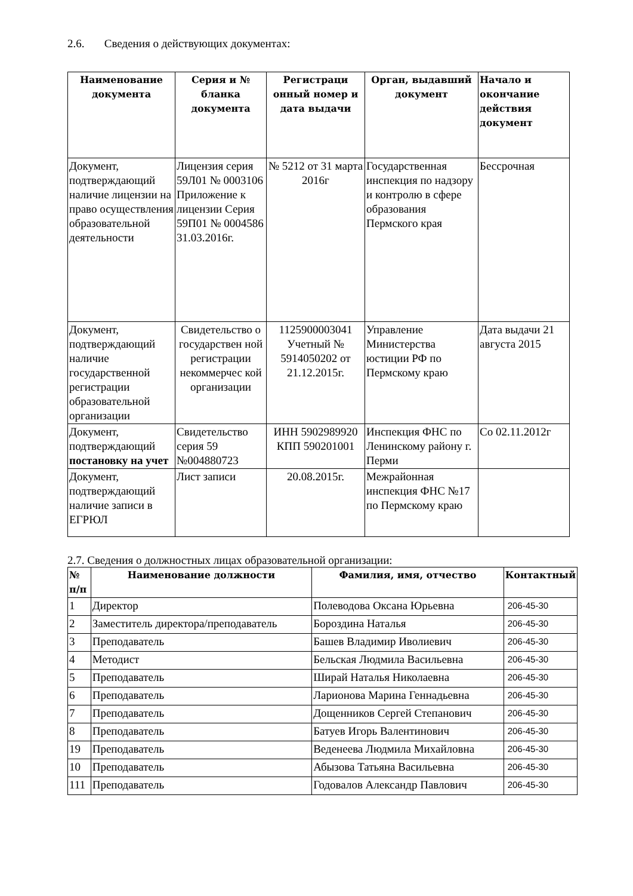2.6. Сведения о действующих документах:
| Наименование документа | Серия и № бланка документа | Регистраци онный номер и дата выдачи | Орган, выдавший документ | Начало и окончание действия документ |
| --- | --- | --- | --- | --- |
| Документ, подтверждающий наличие лицензии на право осуществления образовательной деятельности | Лицензия серия 59Л01 № 0003106 Приложение к лицензии Серия 59П01 № 0004586 31.03.2016г. | № 5212 от 31 марта 2016г | Государственная инспекция по надзору и контролю в сфере образования Пермского края | Бессрочная |
| Документ, подтверждающий наличие государственной регистрации образовательной организации | Свидетельство о государствен ной регистрации некоммерчес кой организации | 1125900003041 Учетный № 5914050202 от 21.12.2015г. | Управление Министерства юстиции РФ по Пермскому краю | Дата выдачи 21 августа 2015 |
| Документ, подтверждающий постановку на учет | Свидетельство серия 59 №004880723 | ИНН 5902989920 КПП 590201001 | Инспекция ФНС по Ленинскому району г. Перми | Со 02.11.2012г |
| Документ, подтверждающий наличие записи в ЕГРЮЛ | Лист записи | 20.08.2015г. | Межрайонная инспекция ФНС №17 по Пермскому краю | |
2.7. Сведения о должностных лицах образовательной организации:
| № п/п | Наименование должности | Фамилия, имя, отчество | Контактный |
| --- | --- | --- | --- |
| 1 | Директор | Полеводова Оксана Юрьевна | 206-45-30 |
| 2 | Заместитель директора/преподаватель | Бороздина Наталья | 206-45-30 |
| 3 | Преподаватель | Башев Владимир Иволиевич | 206-45-30 |
| 4 | Методист | Бельская Людмила Васильевна | 206-45-30 |
| 5 | Преподаватель | Ширай Наталья Николаевна | 206-45-30 |
| 6 | Преподаватель | Ларионова Марина Геннадьевна | 206-45-30 |
| 7 | Преподаватель | Дощенников Сергей Степанович | 206-45-30 |
| 8 | Преподаватель | Батуев Игорь Валентинович | 206-45-30 |
| 19 | Преподаватель | Веденеева Людмила Михайловна | 206-45-30 |
| 10 | Преподаватель | Абызова Татьяна Васильевна | 206-45-30 |
| 111 | Преподаватель | Годовалов Александр Павлович | 206-45-30 |